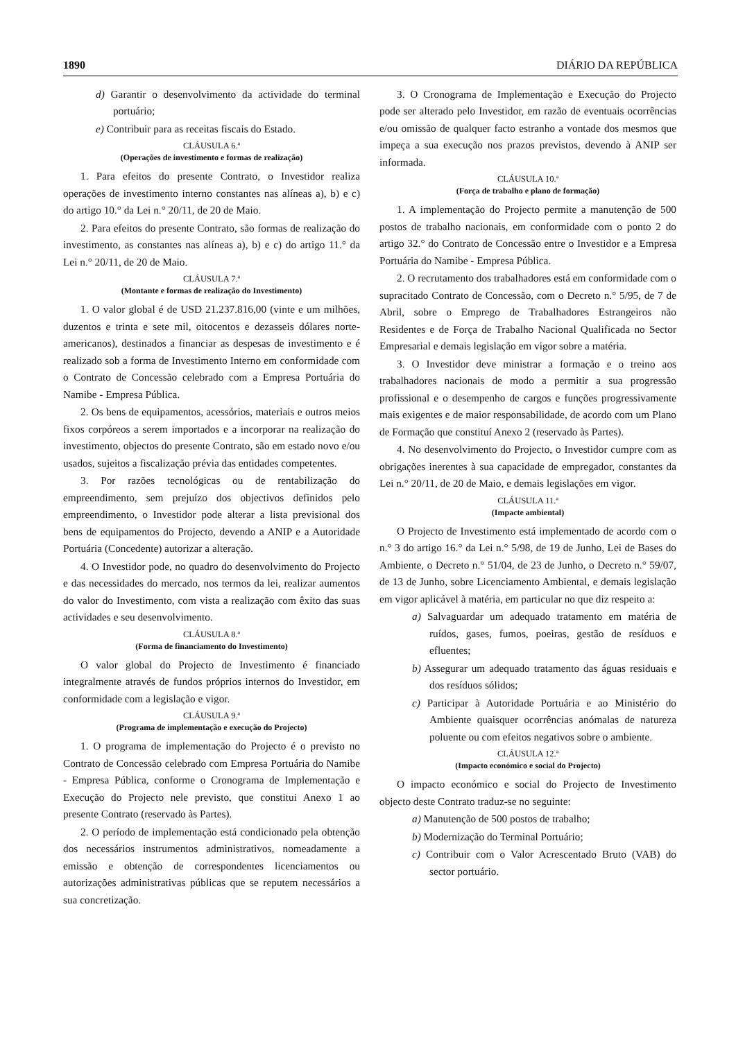1890 DIÁRIO DA REPÚBLICA
d) Garantir o desenvolvimento da actividade do terminal portuário;
e) Contribuir para as receitas fiscais do Estado.
CLÁUSULA 6.ª
(Operações de investimento e formas de realização)
1. Para efeitos do presente Contrato, o Investidor realiza operações de investimento interno constantes nas alíneas a), b) e c) do artigo 10.° da Lei n.° 20/11, de 20 de Maio.
2. Para efeitos do presente Contrato, são formas de realização do investimento, as constantes nas alíneas a), b) e c) do artigo 11.° da Lei n.° 20/11, de 20 de Maio.
CLÁUSULA 7.ª
(Montante e formas de realização do Investimento)
1. O valor global é de USD 21.237.816,00 (vinte e um milhões, duzentos e trinta e sete mil, oitocentos e dezasseis dólares norte-americanos), destinados a financiar as despesas de investimento e é realizado sob a forma de Investimento Interno em conformidade com o Contrato de Concessão celebrado com a Empresa Portuária do Namibe - Empresa Pública.
2. Os bens de equipamentos, acessórios, materiais e outros meios fixos corpóreos a serem importados e a incorporar na realização do investimento, objectos do presente Contrato, são em estado novo e/ou usados, sujeitos a fiscalização prévia das entidades competentes.
3. Por razões tecnológicas ou de rentabilização do empreendimento, sem prejuízo dos objectivos definidos pelo empreendimento, o Investidor pode alterar a lista previsional dos bens de equipamentos do Projecto, devendo a ANIP e a Autoridade Portuária (Concedente) autorizar a alteração.
4. O Investidor pode, no quadro do desenvolvimento do Projecto e das necessidades do mercado, nos termos da lei, realizar aumentos do valor do Investimento, com vista a realização com êxito das suas actividades e seu desenvolvimento.
CLÁUSULA 8.ª
(Forma de financiamento do Investimento)
O valor global do Projecto de Investimento é financiado integralmente através de fundos próprios internos do Investidor, em conformidade com a legislação e vigor.
CLÁUSULA 9.ª
(Programa de implementação e execução do Projecto)
1. O programa de implementação do Projecto é o previsto no Contrato de Concessão celebrado com Empresa Portuária do Namibe - Empresa Pública, conforme o Cronograma de Implementação e Execução do Projecto nele previsto, que constitui Anexo 1 ao presente Contrato (reservado às Partes).
2. O período de implementação está condicionado pela obtenção dos necessários instrumentos administrativos, nomeadamente a emissão e obtenção de correspondentes licenciamentos ou autorizações administrativas públicas que se reputem necessários a sua concretização.
3. O Cronograma de Implementação e Execução do Projecto pode ser alterado pelo Investidor, em razão de eventuais ocorrências e/ou omissão de qualquer facto estranho a vontade dos mesmos que impeça a sua execução nos prazos previstos, devendo à ANIP ser informada.
CLÁUSULA 10.ª
(Força de trabalho e plano de formação)
1. A implementação do Projecto permite a manutenção de 500 postos de trabalho nacionais, em conformidade com o ponto 2 do artigo 32.° do Contrato de Concessão entre o Investidor e a Empresa Portuária do Namibe - Empresa Pública.
2. O recrutamento dos trabalhadores está em conformidade com o supracitado Contrato de Concessão, com o Decreto n.° 5/95, de 7 de Abril, sobre o Emprego de Trabalhadores Estrangeiros não Residentes e de Força de Trabalho Nacional Qualificada no Sector Empresarial e demais legislação em vigor sobre a matéria.
3. O Investidor deve ministrar a formação e o treino aos trabalhadores nacionais de modo a permitir a sua progressão profissional e o desempenho de cargos e funções progressivamente mais exigentes e de maior responsabilidade, de acordo com um Plano de Formação que constituí Anexo 2 (reservado às Partes).
4. No desenvolvimento do Projecto, o Investidor cumpre com as obrigações inerentes à sua capacidade de empregador, constantes da Lei n.° 20/11, de 20 de Maio, e demais legislações em vigor.
CLÁUSULA 11.ª
(Impacte ambiental)
O Projecto de Investimento está implementado de acordo com o n.° 3 do artigo 16.° da Lei n.° 5/98, de 19 de Junho, Lei de Bases do Ambiente, o Decreto n.° 51/04, de 23 de Junho, o Decreto n.° 59/07, de 13 de Junho, sobre Licenciamento Ambiental, e demais legislação em vigor aplicável à matéria, em particular no que diz respeito a:
a) Salvaguardar um adequado tratamento em matéria de ruídos, gases, fumos, poeiras, gestão de resíduos e efluentes;
b) Assegurar um adequado tratamento das águas residuais e dos resíduos sólidos;
c) Participar à Autoridade Portuária e ao Ministério do Ambiente quaisquer ocorrências anómalas de natureza poluente ou com efeitos negativos sobre o ambiente.
CLÁUSULA 12.ª
(Impacto económico e social do Projecto)
O impacto económico e social do Projecto de Investimento objecto deste Contrato traduz-se no seguinte:
a) Manutenção de 500 postos de trabalho;
b) Modernização do Terminal Portuário;
c) Contribuir com o Valor Acrescentado Bruto (VAB) do sector portuário.